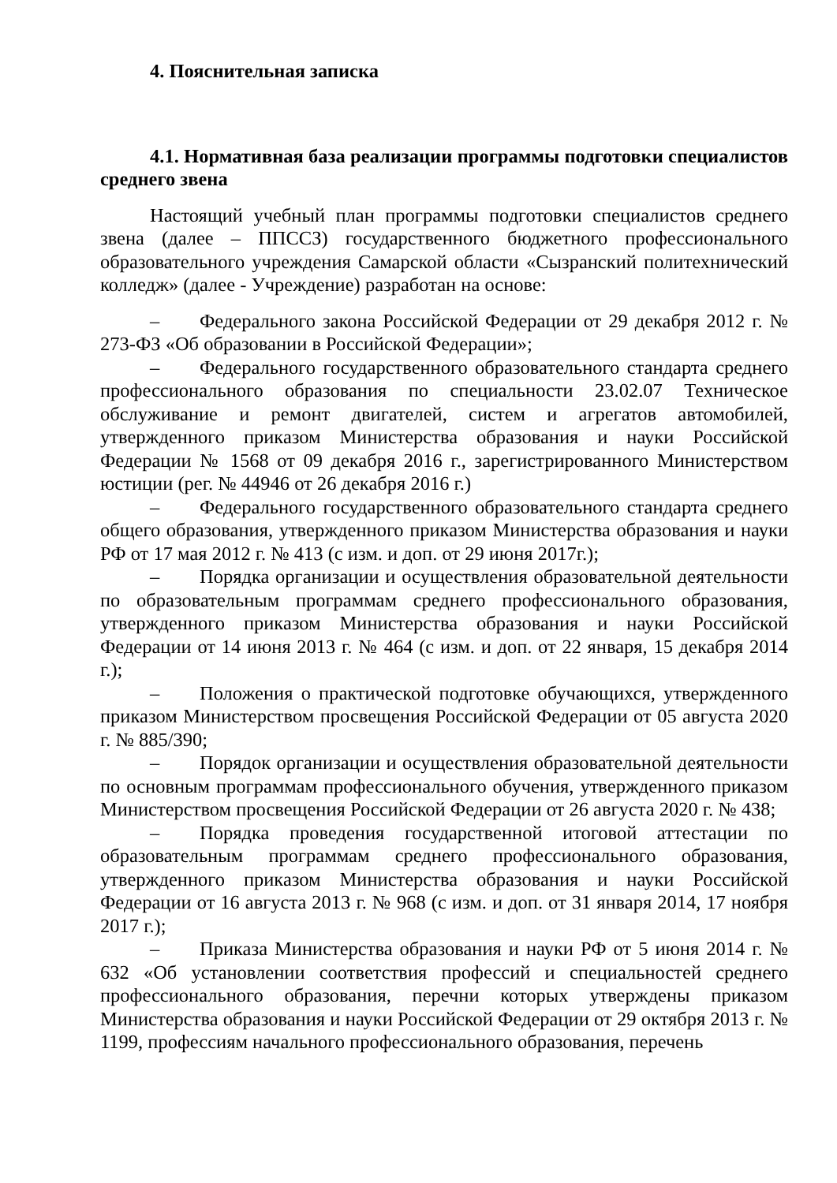4. Пояснительная записка
4.1. Нормативная база реализации программы подготовки специалистов среднего звена
Настоящий учебный план программы подготовки специалистов среднего звена (далее – ППССЗ) государственного бюджетного профессионального образовательного учреждения Самарской области «Сызранский политехнический колледж» (далее - Учреждение) разработан на основе:
– Федерального закона Российской Федерации от 29 декабря 2012 г. № 273-ФЗ «Об образовании в Российской Федерации»;
– Федерального государственного образовательного стандарта среднего профессионального образования по специальности 23.02.07 Техническое обслуживание и ремонт двигателей, систем и агрегатов автомобилей, утвержденного приказом Министерства образования и науки Российской Федерации № 1568 от 09 декабря 2016 г., зарегистрированного Министерством юстиции (рег. № 44946 от 26 декабря 2016 г.)
– Федерального государственного образовательного стандарта среднего общего образования, утвержденного приказом Министерства образования и науки РФ от 17 мая 2012 г. № 413 (с изм. и доп. от 29 июня 2017г.);
– Порядка организации и осуществления образовательной деятельности по образовательным программам среднего профессионального образования, утвержденного приказом Министерства образования и науки Российской Федерации от 14 июня 2013 г. № 464 (с изм. и доп. от 22 января, 15 декабря 2014 г.);
– Положения о практической подготовке обучающихся, утвержденного приказом Министерством просвещения Российской Федерации от 05 августа 2020 г. № 885/390;
– Порядок организации и осуществления образовательной деятельности по основным программам профессионального обучения, утвержденного приказом Министерством просвещения Российской Федерации от 26 августа 2020 г. № 438;
– Порядка проведения государственной итоговой аттестации по образовательным программам среднего профессионального образования, утвержденного приказом Министерства образования и науки Российской Федерации от 16 августа 2013 г. № 968 (с изм. и доп. от 31 января 2014, 17 ноября 2017 г.);
– Приказа Министерства образования и науки РФ от 5 июня 2014 г. № 632 «Об установлении соответствия профессий и специальностей среднего профессионального образования, перечни которых утверждены приказом Министерства образования и науки Российской Федерации от 29 октября 2013 г. № 1199, профессиям начального профессионального образования, перечень